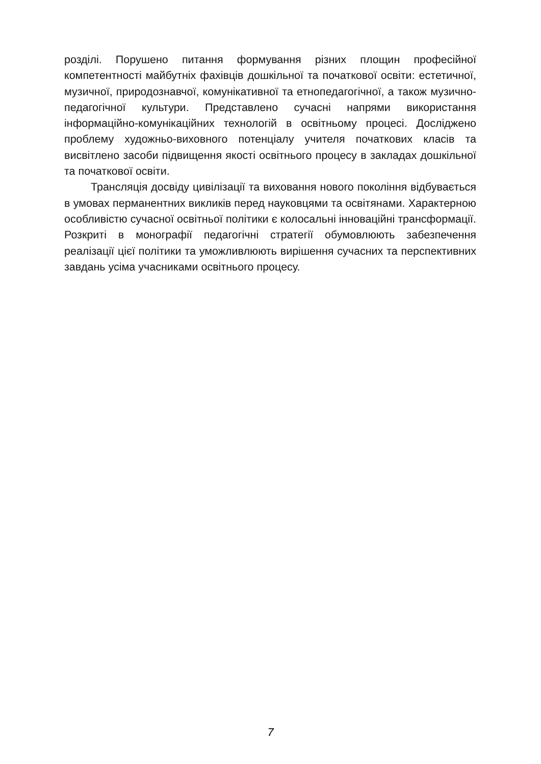розділі. Порушено питання формування різних площин професійної компетентності майбутніх фахівців дошкільної та початкової освіти: естетичної, музичної, природознавчої, комунікативної та етнопедагогічної, а також музично-педагогічної культури. Представлено сучасні напрями використання інформаційно-комунікаційних технологій в освітньому процесі. Досліджено проблему художньо-виховного потенціалу учителя початкових класів та висвітлено засоби підвищення якості освітнього процесу в закладах дошкільної та початкової освіти.
Трансляція досвіду цивілізації та виховання нового покоління відбувається в умовах перманентних викликів перед науковцями та освітянами. Характерною особливістю сучасної освітньої політики є колосальні інноваційні трансформації. Розкриті в монографії педагогічні стратегії обумовлюють забезпечення реалізації цієї політики та уможливлюють вирішення сучасних та перспективних завдань усіма учасниками освітнього процесу.
7